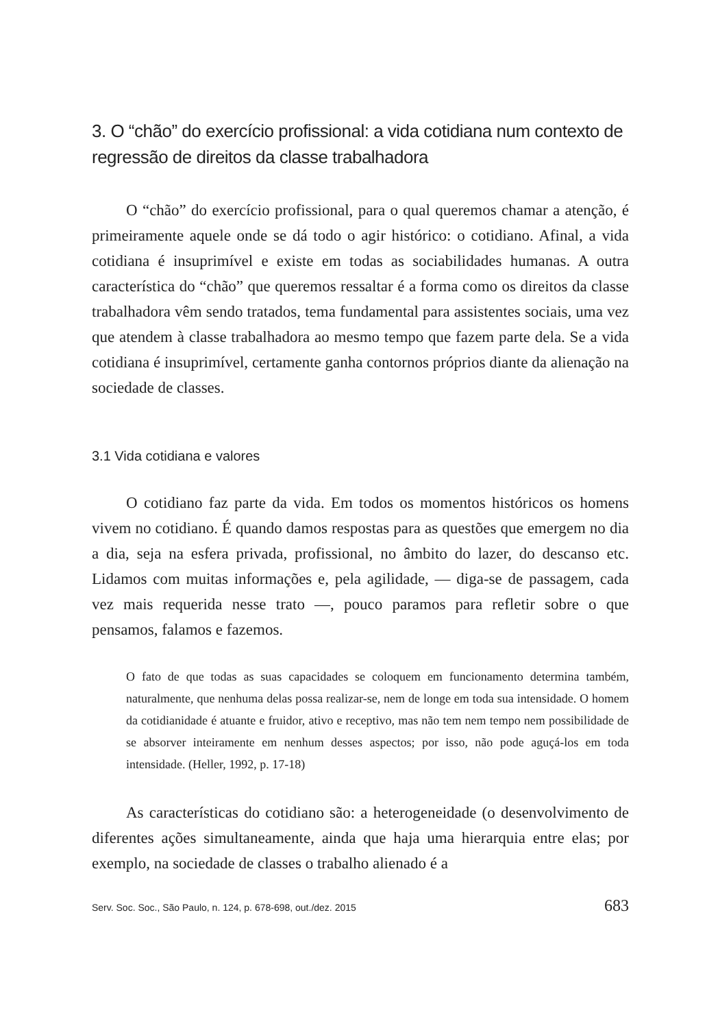3. O “chão” do exercício profissional: a vida cotidiana num contexto de regressão de direitos da classe trabalhadora
O “chão” do exercício profissional, para o qual queremos chamar a atenção, é primeiramente aquele onde se dá todo o agir histórico: o cotidiano. Afinal, a vida cotidiana é insuprimível e existe em todas as sociabilidades humanas. A outra característica do “chão” que queremos ressaltar é a forma como os direitos da classe trabalhadora vêm sendo tratados, tema fundamental para assistentes sociais, uma vez que atendem à classe trabalhadora ao mesmo tempo que fazem parte dela. Se a vida cotidiana é insuprimível, certamente ganha contornos próprios diante da alienação na sociedade de classes.
3.1 Vida cotidiana e valores
O cotidiano faz parte da vida. Em todos os momentos históricos os homens vivem no cotidiano. É quando damos respostas para as questões que emergem no dia a dia, seja na esfera privada, profissional, no âmbito do lazer, do descanso etc. Lidamos com muitas informações e, pela agilidade, — diga-se de passagem, cada vez mais requerida nesse trato —, pouco paramos para refletir sobre o que pensamos, falamos e fazemos.
O fato de que todas as suas capacidades se coloquem em funcionamento determina também, naturalmente, que nenhuma delas possa realizar-se, nem de longe em toda sua intensidade. O homem da cotidianidade é atuante e fruidor, ativo e receptivo, mas não tem nem tempo nem possibilidade de se absorver inteiramente em nenhum desses aspectos; por isso, não pode aguçá-los em toda intensidade. (Heller, 1992, p. 17-18)
As características do cotidiano são: a heterogeneidade (o desenvolvimento de diferentes ações simultaneamente, ainda que haja uma hierarquia entre elas; por exemplo, na sociedade de classes o trabalho alienado é a
Serv. Soc. Soc., São Paulo, n. 124, p. 678-698, out./dez. 2015 683